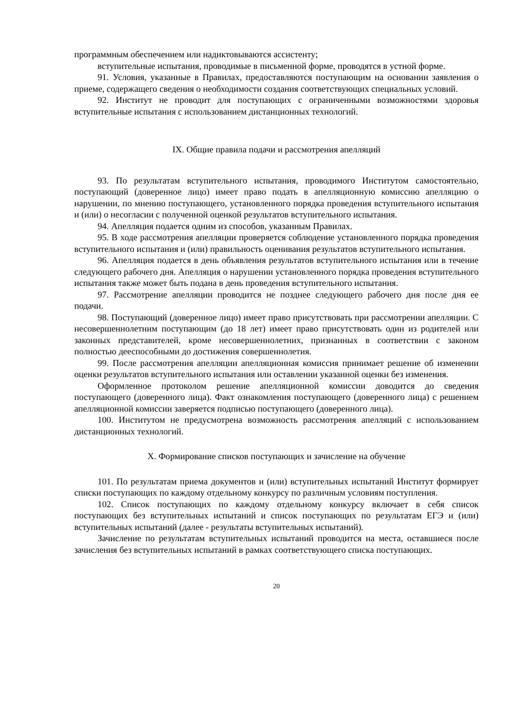программным обеспечением или надиктовываются ассистенту;
вступительные испытания, проводимые в письменной форме, проводятся в устной форме.
91. Условия, указанные в Правилах, предоставляются поступающим на основании заявления о приеме, содержащего сведения о необходимости создания соответствующих специальных условий.
92. Институт не проводит для поступающих с ограниченными возможностями здоровья вступительные испытания с использованием дистанционных технологий.
IX. Общие правила подачи и рассмотрения апелляций
93. По результатам вступительного испытания, проводимого Институтом самостоятельно, поступающий (доверенное лицо) имеет право подать в апелляционную комиссию апелляцию о нарушении, по мнению поступающего, установленного порядка проведения вступительного испытания и (или) о несогласии с полученной оценкой результатов вступительного испытания.
94. Апелляция подается одним из способов, указанным Правилах.
95. В ходе рассмотрения апелляции проверяется соблюдение установленного порядка проведения вступительного испытания и (или) правильность оценивания результатов вступительного испытания.
96. Апелляция подается в день объявления результатов вступительного испытания или в течение следующего рабочего дня. Апелляция о нарушении установленного порядка проведения вступительного испытания также может быть подана в день проведения вступительного испытания.
97. Рассмотрение апелляции проводится не позднее следующего рабочего дня после дня ее подачи.
98. Поступающий (доверенное лицо) имеет право присутствовать при рассмотрении апелляции. С несовершеннолетним поступающим (до 18 лет) имеет право присутствовать один из родителей или законных представителей, кроме несовершеннолетних, признанных в соответствии с законом полностью дееспособными до достижения совершеннолетия.
99. После рассмотрения апелляции апелляционная комиссия принимает решение об изменении оценки результатов вступительного испытания или оставлении указанной оценки без изменения.
Оформленное протоколом решение апелляционной комиссии доводится до сведения поступающего (доверенного лица). Факт ознакомления поступающего (доверенного лица) с решением апелляционной комиссии заверяется подписью поступающего (доверенного лица).
100. Институтом не предусмотрена возможность рассмотрения апелляций с использованием дистанционных технологий.
X. Формирование списков поступающих и зачисление на обучение
101. По результатам приема документов и (или) вступительных испытаний Институт формирует списки поступающих по каждому отдельному конкурсу по различным условиям поступления.
102. Список поступающих по каждому отдельному конкурсу включает в себя список поступающих без вступительных испытаний и список поступающих по результатам ЕГЭ и (или) вступительных испытаний (далее - результаты вступительных испытаний).
Зачисление по результатам вступительных испытаний проводится на места, оставшиеся после зачисления без вступительных испытаний в рамках соответствующего списка поступающих.
20